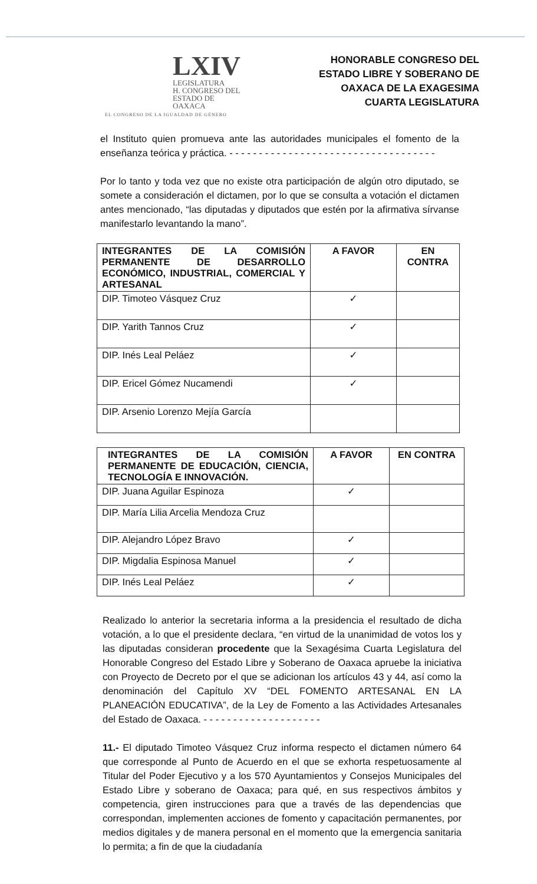LXIV
LEGISLATURA
H. CONGRESO DEL
ESTADO DE OAXACA
EL CONGRESO DE LA IGUALDAD DE GÉNERO
HONORABLE CONGRESO DEL
ESTADO LIBRE Y SOBERANO DE
OAXACA DE LA EXAGESIMA
CUARTA LEGISLATURA
el Instituto quien promueva ante las autoridades municipales el fomento de la enseñanza teórica y práctica. - - - - - - - - - - - - - - - - - - - - - - - - - - - - - - - - - - -
Por lo tanto y toda vez que no existe otra participación de algún otro diputado, se somete a consideración el dictamen, por lo que se consulta a votación el dictamen antes mencionado, “las diputadas y diputados que estén por la afirmativa sírvanse manifestarlo levantando la mano”.
| INTEGRANTES DE LA COMISIÓN PERMANENTE DE DESARROLLO ECONÓMICO, INDUSTRIAL, COMERCIAL Y ARTESANAL | A FAVOR | EN CONTRA |
| --- | --- | --- |
| DIP. Timoteo Vásquez Cruz | ✓ | |
| DIP. Yarith Tannos Cruz | ✓ | |
| DIP. Inés Leal Peláez | ✓ | |
| DIP. Ericel Gómez Nucamendi | ✓ | |
| DIP. Arsenio Lorenzo Mejía García | | |
| INTEGRANTES DE LA COMISIÓN PERMANENTE DE EDUCACIÓN, CIENCIA, TECNOLOGÍA E INNOVACIÓN. | A FAVOR | EN CONTRA |
| --- | --- | --- |
| DIP. Juana Aguilar Espinoza | ✓ | |
| DIP. María Lilia Arcelia Mendoza Cruz | | |
| DIP. Alejandro López Bravo | ✓ | |
| DIP. Migdalia Espinosa Manuel | ✓ | |
| DIP. Inés Leal Peláez | ✓ | |
Realizado lo anterior la secretaria informa a la presidencia el resultado de dicha votación, a lo que el presidente declara, “en virtud de la unanimidad de votos los y las diputadas consideran procedente que la Sexagésima Cuarta Legislatura del Honorable Congreso del Estado Libre y Soberano de Oaxaca apruebe la iniciativa con Proyecto de Decreto por el que se adicionan los artículos 43 y 44, así como la denominación del Capítulo XV “DEL FOMENTO ARTESANAL EN LA PLANEACIÓN EDUCATIVA”, de la Ley de Fomento a las Actividades Artesanales del Estado de Oaxaca. - - - - - - - - - - - - - - - - - - - -
11.- El diputado Timoteo Vásquez Cruz informa respecto el dictamen número 64 que corresponde al Punto de Acuerdo en el que se exhorta respetuosamente al Titular del Poder Ejecutivo y a los 570 Ayuntamientos y Consejos Municipales del Estado Libre y soberano de Oaxaca; para qué, en sus respectivos ámbitos y competencia, giren instrucciones para que a través de las dependencias que correspondan, implementen acciones de fomento y capacitación permanentes, por medios digitales y de manera personal en el momento que la emergencia sanitaria lo permita; a fin de que la ciudadanía